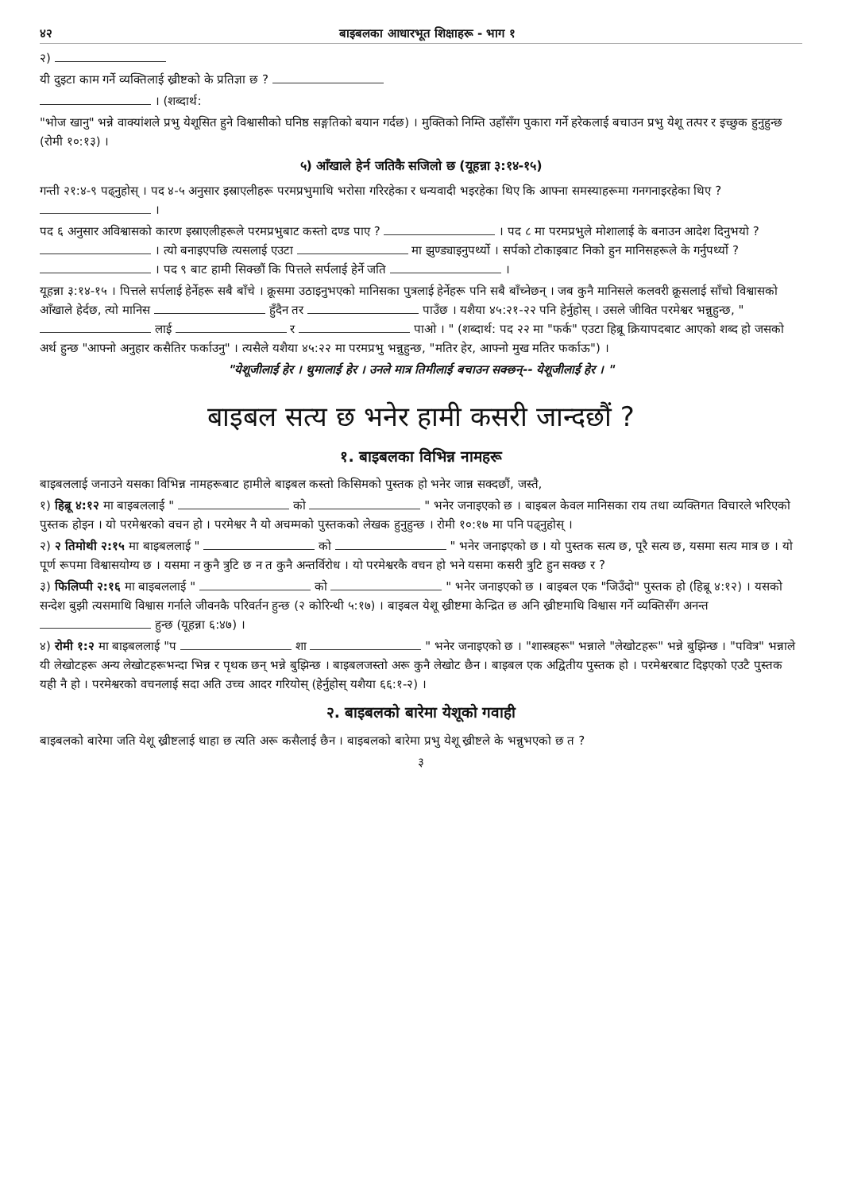४२ बाइबलका आधारभूत शिक्षाहरू - भाग १
२)
यी दुइटा काम गर्ने व्यक्तिलाई ख्रीष्टको के प्रतिज्ञा छ ?
। (शब्दार्थ:
"भोज खानु" भन्ने वाक्यांशले प्रभु येशूसित हुने विश्वासीको घनिष्ठ सङ्गतिको बयान गर्दछ) । मुक्तिको निम्ति उहाँसँग पुकारा गर्ने हरेकलाई बचाउन प्रभु येशू तत्पर र इच्छुक हुनुहुन्छ (रोमी १०:१३) ।
५) आँखाले हेर्न जतिकै सजिलो छ (यूहन्ना ३:१४-१५)
गन्ती २१:४-९ पढ्नुहोस् । पद ४-५ अनुसार इस्राएलीहरू परमप्रभुमाथि भरोसा गरिरहेका र धन्यवादी भइरहेका थिए कि आफ्ना समस्याहरूमा गनगनाइरहेका थिए ? ।
पद ६ अनुसार अविश्वासको कारण इस्राएलीहरूले परमप्रभुबाट कस्तो दण्ड पाए ? । पद ८ मा परमप्रभुले मोशालाई के बनाउन आदेश दिनुभयो ? । त्यो बनाइएपछि त्यसलाई एउटा मा झुण्ड्याइनुपर्थ्यो । सर्पको टोकाइबाट निको हुन मानिसहरूले के गर्नुपर्थ्यो ? । पद ९ बाट हामी सिक्छौं कि पित्तले सर्पलाई हेर्ने जति ।
यूहन्ना ३:१४-१५ । पित्तले सर्पलाई हेर्नेहरू सबै बाँचे । क्रूसमा उठाइनुभएको मानिसका पुत्रलाई हेर्नेहरू पनि सबै बाँच्नेछन् । जब कुनै मानिसले कलवरी क्रूसलाई साँचो विश्वासको आँखाले हेर्दछ, त्यो मानिस हुँदैन तर पाउँछ । यशैया ४५:२१-२२ पनि हेर्नुहोस् । उसले जीवित परमेश्वर भन्नुहुन्छ, " लाई र पाओ । " (शब्दार्थ: पद २२ मा "फर्क" एउटा हिब्रू क्रियापदबाट आएको शब्द हो जसको अर्थ हुन्छ "आफ्नो अनुहार कसैतिर फर्काउनु" । त्यसैले यशैया ४५:२२ मा परमप्रभु भन्नुहुन्छ, "मतिर हेर, आफ्नो मुख मतिर फर्काऊ") ।
"येशूजीलाई हेर । थुमालाई हेर । उनले मात्र तिमीलाई बचाउन सक्छन्-- येशूजीलाई हेर । "
बाइबल सत्य छ भनेर हामी कसरी जान्दछौं ?
१. बाइबलका विभिन्न नामहरू
बाइबललाई जनाउने यसका विभिन्न नामहरूबाट हामीले बाइबल कस्तो किसिमको पुस्तक हो भनेर जान्न सक्दछौं, जस्तै,
१) हिब्रू ४:१२ मा बाइबललाई " को " भनेर जनाइएको छ । बाइबल केवल मानिसका राय तथा व्यक्तिगत विचारले भरिएको पुस्तक होइन । यो परमेश्वरको वचन हो । परमेश्वर नै यो अचम्मको पुस्तकको लेखक हुनुहुन्छ । रोमी १०:१७ मा पनि पढ्नुहोस् ।
२) २ तिमोथी २:१५ मा बाइबललाई " को " भनेर जनाइएको छ । यो पुस्तक सत्य छ, पूरै सत्य छ, यसमा सत्य मात्र छ । यो पूर्ण रूपमा विश्वासयोग्य छ । यसमा न कुनै त्रुटि छ न त कुनै अन्तर्विरोध । यो परमेश्वरकै वचन हो भने यसमा कसरी त्रुटि हुन सक्छ र ?
३) फिलिप्पी २:१६ मा बाइबललाई " को " भनेर जनाइएको छ । बाइबल एक "जिउँदो" पुस्तक हो (हिब्रू ४:१२) । यसको सन्देश बुझी त्यसमाथि विश्वास गर्नाले जीवनकै परिवर्तन हुन्छ (२ कोरिन्थी ५:१७) । बाइबल येशू ख्रीष्टमा केन्द्रित छ अनि ख्रीष्टमाथि विश्वास गर्ने व्यक्तिसँग अनन्त हुन्छ (यूहन्ना ६:४७) ।
४) रोमी १:२ मा बाइबललाई "प शा " भनेर जनाइएको छ । "शास्त्रहरू" भन्नाले "लेखोटहरू" भन्ने बुझिन्छ । "पवित्र" भन्नाले यी लेखोटहरू अन्य लेखोटहरूभन्दा भिन्न र पृथक छन् भन्ने बुझिन्छ । बाइबलजस्तो अरू कुनै लेखोट छैन । बाइबल एक अद्वितीय पुस्तक हो । परमेश्वरबाट दिइएको एउटै पुस्तक यही नै हो । परमेश्वरको वचनलाई सदा अति उच्च आदर गरियोस् (हेर्नुहोस् यशैया ६६:१-२) ।
२. बाइबलको बारेमा येशूको गवाही
बाइबलको बारेमा जति येशू ख्रीष्टलाई थाहा छ त्यति अरू कसैलाई छैन । बाइबलको बारेमा प्रभु येशू ख्रीष्टले के भन्नुभएको छ त ?
३